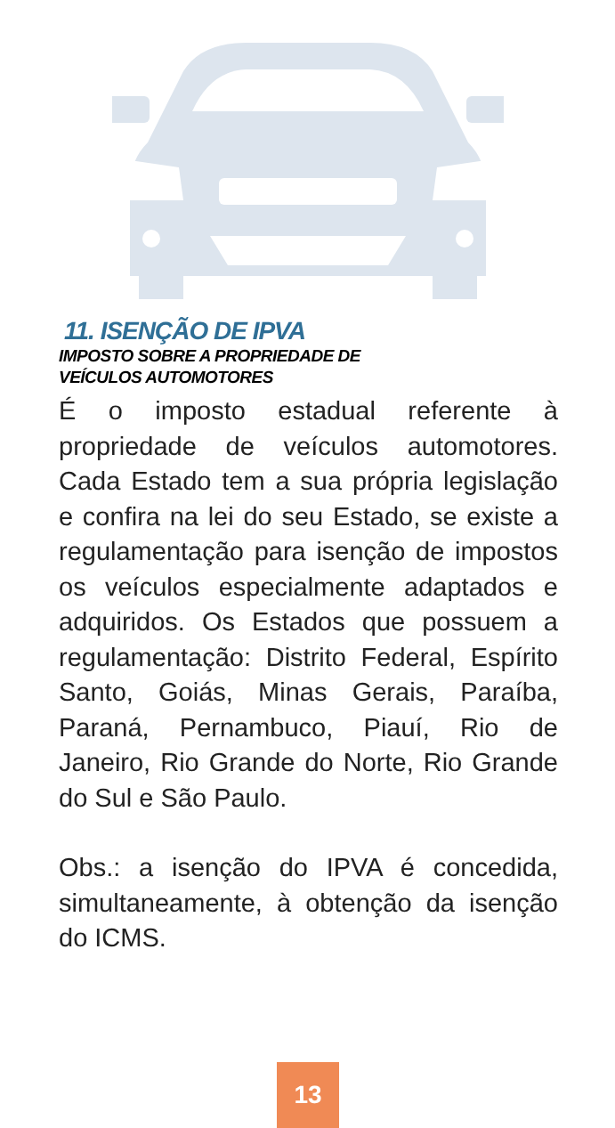11. ISENÇÃO DE IPVA
IMPOSTO SOBRE A PROPRIEDADE DE VEÍCULOS AUTOMOTORES
É o imposto estadual referente à propriedade de veículos automotores. Cada Estado tem a sua própria legislação e confira na lei do seu Estado, se existe a regulamentação para isenção de impostos os veículos especialmente adaptados e adquiridos. Os Estados que possuem a regulamentação: Distrito Federal, Espírito Santo, Goiás, Minas Gerais, Paraíba, Paraná, Pernambuco, Piauí, Rio de Janeiro, Rio Grande do Norte, Rio Grande do Sul e São Paulo.
Obs.: a isenção do IPVA é concedida, simultaneamente, à obtenção da isenção do ICMS.
13